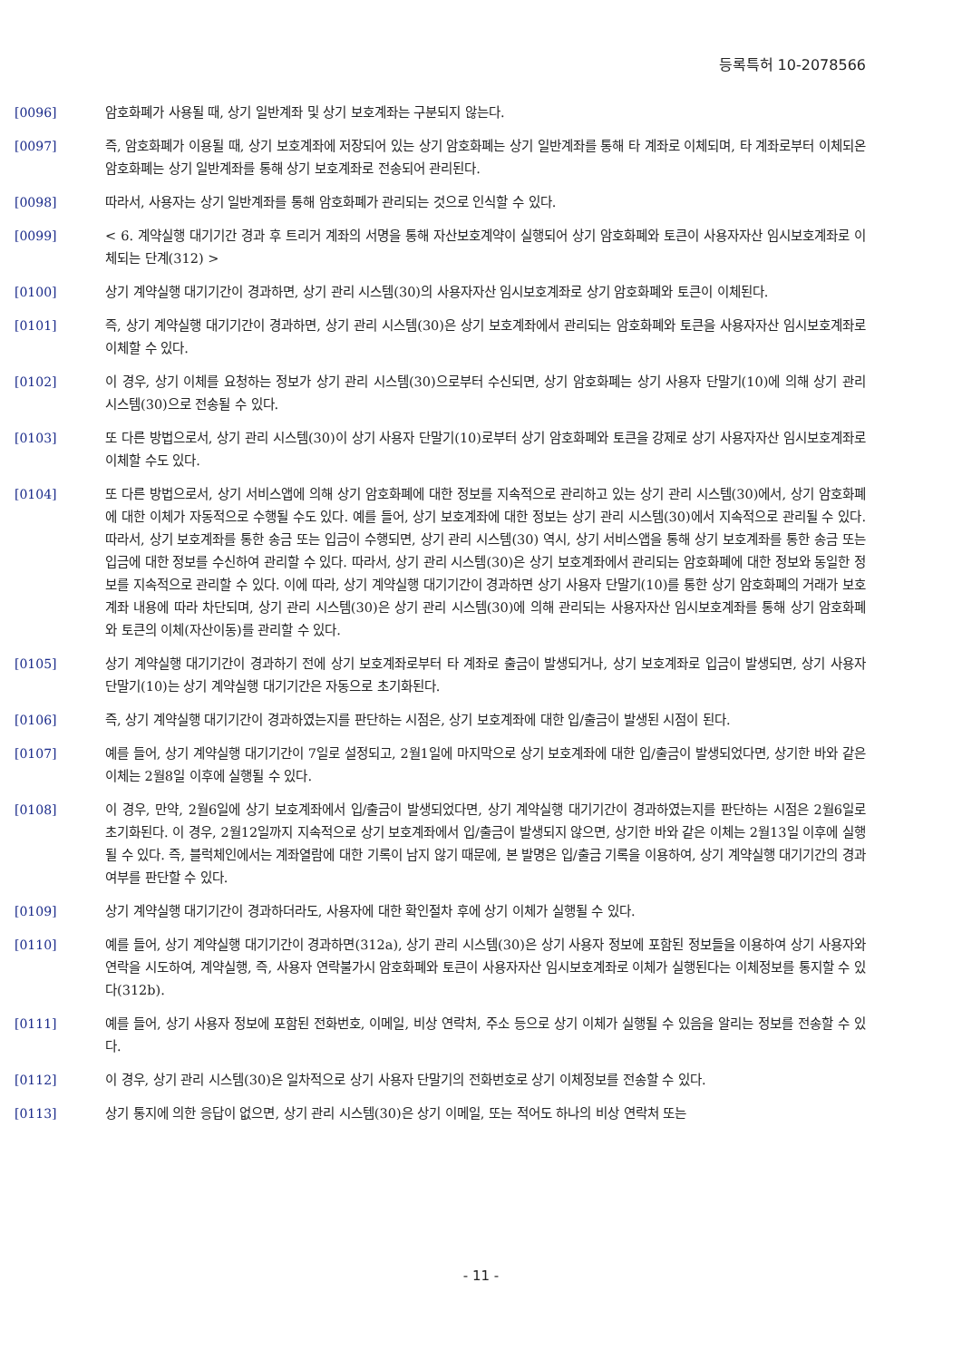등록특허 10-2078566
[0096] 암호화폐가 사용될 때, 상기 일반계좌 및 상기 보호계좌는 구분되지 않는다.
[0097] 즉, 암호화폐가 이용될 때, 상기 보호계좌에 저장되어 있는 상기 암호화폐는 상기 일반계좌를 통해 타 계좌로 이체되며, 타 계좌로부터 이체되온 암호화폐는 상기 일반계좌를 통해 상기 보호계좌로 전송되어 관리된다.
[0098] 따라서, 사용자는 상기 일반계좌를 통해 암호화폐가 관리되는 것으로 인식할 수 있다.
[0099] < 6. 계약실행 대기기간 경과 후 트리거 계좌의 서명을 통해 자산보호계약이 실행되어 상기 암호화폐와 토큰이 사용자자산 임시보호계좌로 이체되는 단계(312) >
[0100] 상기 계약실행 대기기간이 경과하면, 상기 관리 시스템(30)의 사용자자산 임시보호계좌로 상기 암호화폐와 토큰이 이체된다.
[0101] 즉, 상기 계약실행 대기기간이 경과하면, 상기 관리 시스템(30)은 상기 보호계좌에서 관리되는 암호화폐와 토큰을 사용자자산 임시보호계좌로 이체할 수 있다.
[0102] 이 경우, 상기 이체를 요청하는 정보가 상기 관리 시스템(30)으로부터 수신되면, 상기 암호화폐는 상기 사용자 단말기(10)에 의해 상기 관리 시스템(30)으로 전송될 수 있다.
[0103] 또 다른 방법으로서, 상기 관리 시스템(30)이 상기 사용자 단말기(10)로부터 상기 암호화폐와 토큰을 강제로 상기 사용자자산 임시보호계좌로 이체할 수도 있다.
[0104] 또 다른 방법으로서, 상기 서비스앱에 의해 상기 암호화폐에 대한 정보를 지속적으로 관리하고 있는 상기 관리 시스템(30)에서, 상기 암호화폐에 대한 이체가 자동적으로 수행될 수도 있다. 예를 들어, 상기 보호계좌에 대한 정보는 상기 관리 시스템(30)에서 지속적으로 관리될 수 있다. 따라서, 상기 보호계좌를 통한 송금 또는 입금이 수행되면, 상기 관리 시스템(30) 역시, 상기 서비스앱을 통해 상기 보호계좌를 통한 송금 또는 입금에 대한 정보를 수신하여 관리할 수 있다. 따라서, 상기 관리 시스템(30)은 상기 보호계좌에서 관리되는 암호화폐에 대한 정보와 동일한 정보를 지속적으로 관리할 수 있다. 이에 따라, 상기 계약실행 대기기간이 경과하면 상기 사용자 단말기(10)를 통한 상기 암호화폐의 거래가 보호계좌 내용에 따라 차단되며, 상기 관리 시스템(30)은 상기 관리 시스템(30)에 의해 관리되는 사용자자산 임시보호계좌를 통해 상기 암호화폐와 토큰의 이체(자산이동)를 관리할 수 있다.
[0105] 상기 계약실행 대기기간이 경과하기 전에 상기 보호계좌로부터 타 계좌로 출금이 발생되거나, 상기 보호계좌로 입금이 발생되면, 상기 사용자 단말기(10)는 상기 계약실행 대기기간은 자동으로 초기화된다.
[0106] 즉, 상기 계약실행 대기기간이 경과하였는지를 판단하는 시점은, 상기 보호계좌에 대한 입/출금이 발생된 시점이 된다.
[0107] 예를 들어, 상기 계약실행 대기기간이 7일로 설정되고, 2월1일에 마지막으로 상기 보호계좌에 대한 입/출금이 발생되었다면, 상기한 바와 같은 이체는 2월8일 이후에 실행될 수 있다.
[0108] 이 경우, 만약, 2월6일에 상기 보호계좌에서 입/출금이 발생되었다면, 상기 계약실행 대기기간이 경과하였는지를 판단하는 시점은 2월6일로 초기화된다. 이 경우, 2월12일까지 지속적으로 상기 보호계좌에서 입/출금이 발생되지 않으면, 상기한 바와 같은 이체는 2월13일 이후에 실행될 수 있다. 즉, 블럭체인에서는 계좌열람에 대한 기록이 남지 않기 때문에, 본 발명은 입/출금 기록을 이용하여, 상기 계약실행 대기기간의 경과 여부를 판단할 수 있다.
[0109] 상기 계약실행 대기기간이 경과하더라도, 사용자에 대한 확인절차 후에 상기 이체가 실행될 수 있다.
[0110] 예를 들어, 상기 계약실행 대기기간이 경과하면(312a), 상기 관리 시스템(30)은 상기 사용자 정보에 포함된 정보들을 이용하여 상기 사용자와 연락을 시도하여, 계약실행, 즉, 사용자 연락불가시 암호화폐와 토큰이 사용자자산 임시보호계좌로 이체가 실행된다는 이체정보를 통지할 수 있다(312b).
[0111] 예를 들어, 상기 사용자 정보에 포함된 전화번호, 이메일, 비상 연락처, 주소 등으로 상기 이체가 실행될 수 있음을 알리는 정보를 전송할 수 있다.
[0112] 이 경우, 상기 관리 시스템(30)은 일차적으로 상기 사용자 단말기의 전화번호로 상기 이체정보를 전송할 수 있다.
[0113] 상기 통지에 의한 응답이 없으면, 상기 관리 시스템(30)은 상기 이메일, 또는 적어도 하나의 비상 연락처 또는
- 11 -